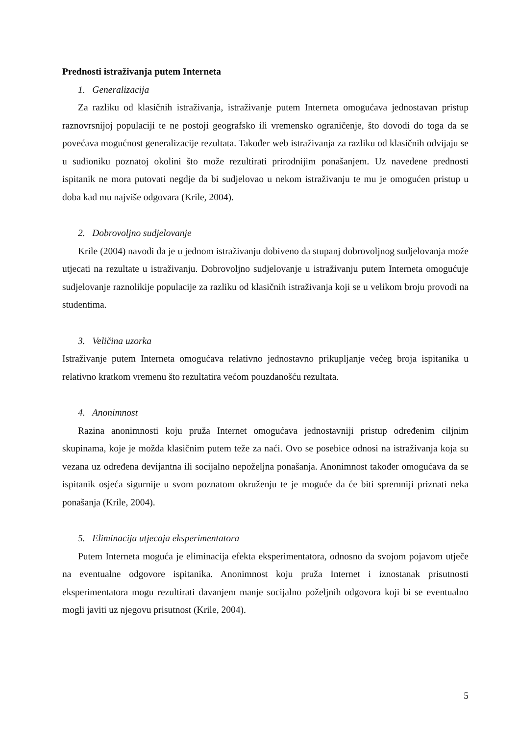Prednosti istraživanja putem Interneta
1. Generalizacija
Za razliku od klasičnih istraživanja, istraživanje putem Interneta omogućava jednostavan pristup raznovrsnijoj populaciji te ne postoji geografsko ili vremensko ograničenje, što dovodi do toga da se povećava mogućnost generalizacije rezultata. Također web istraživanja za razliku od klasičnih odvijaju se u sudioniku poznatoj okolini što može rezultirati prirodnijim ponašanjem. Uz navedene prednosti ispitanik ne mora putovati negdje da bi sudjelovao u nekom istraživanju te mu je omogućen pristup u doba kad mu najviše odgovara (Krile, 2004).
2. Dobrovoljno sudjelovanje
Krile (2004) navodi da je u jednom istraživanju dobiveno da stupanj dobrovoljnog sudjelovanja može utjecati na rezultate u istraživanju. Dobrovoljno sudjelovanje u istraživanju putem Interneta omogućuje sudjelovanje raznolikije populacije za razliku od klasičnih istraživanja koji se u velikom broju provodi na studentima.
3. Veličina uzorka
Istraživanje putem Interneta omogućava relativno jednostavno prikupljanje većeg broja ispitanika u relativno kratkom vremenu što rezultatira većom pouzdanošću rezultata.
4. Anonimnost
Razina anonimnosti koju pruža Internet omogućava jednostavniji pristup određenim ciljnim skupinama, koje je možda klasičnim putem teže za naći. Ovo se posebice odnosi na istraživanja koja su vezana uz određena devijantna ili socijalno nepoželjna ponašanja. Anonimnost također omogućava da se ispitanik osjeća sigurnije u svom poznatom okruženju te je moguće da će biti spremniji priznati neka ponašanja (Krile, 2004).
5. Eliminacija utjecaja eksperimentatora
Putem Interneta moguća je eliminacija efekta eksperimentatora, odnosno da svojom pojavom utječe na eventualne odgovore ispitanika. Anonimnost koju pruža Internet i iznostanak prisutnosti eksperimentatora mogu rezultirati davanjem manje socijalno poželjnih odgovora koji bi se eventualno mogli javiti uz njegovu prisutnost (Krile, 2004).
5